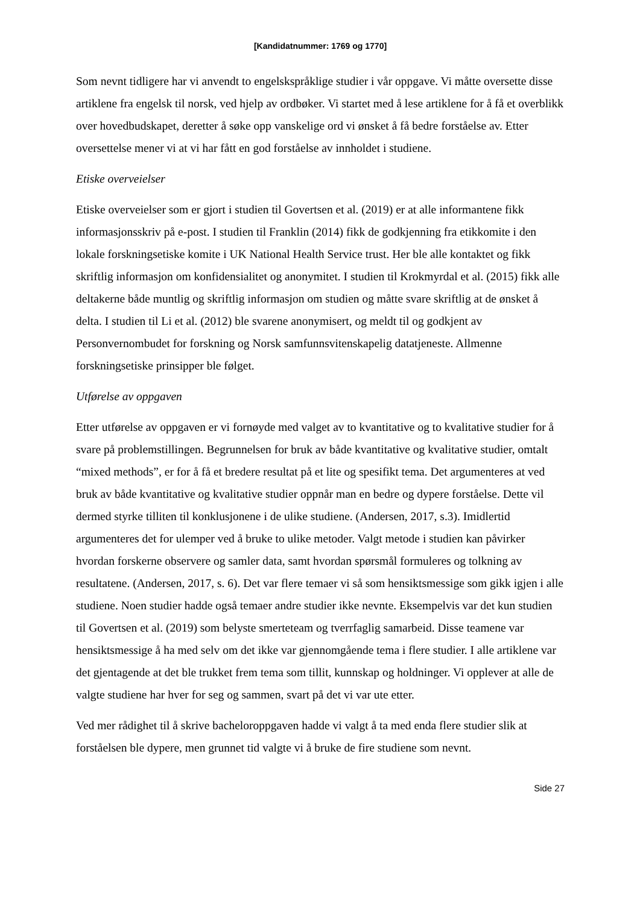[Kandidatnummer: 1769 og 1770]
Som nevnt tidligere har vi anvendt to engelskspråklige studier i vår oppgave. Vi måtte oversette disse artiklene fra engelsk til norsk, ved hjelp av ordbøker. Vi startet med å lese artiklene for å få et overblikk over hovedbudskapet, deretter å søke opp vanskelige ord vi ønsket å få bedre forståelse av. Etter oversettelse mener vi at vi har fått en god forståelse av innholdet i studiene.
Etiske overveielser
Etiske overveielser som er gjort i studien til Govertsen et al. (2019) er at alle informantene fikk informasjonsskriv på e-post. I studien til Franklin (2014) fikk de godkjenning fra etikkomite i den lokale forskningsetiske komite i UK National Health Service trust. Her ble alle kontaktet og fikk skriftlig informasjon om konfidensialitet og anonymitet. I studien til Krokmyrdal et al. (2015) fikk alle deltakerne både muntlig og skriftlig informasjon om studien og måtte svare skriftlig at de ønsket å delta. I studien til Li et al. (2012) ble svarene anonymisert, og meldt til og godkjent av Personvernombudet for forskning og Norsk samfunnsvitenskapelig datatjeneste. Allmenne forskningsetiske prinsipper ble følget.
Utførelse av oppgaven
Etter utførelse av oppgaven er vi fornøyde med valget av to kvantitative og to kvalitative studier for å svare på problemstillingen. Begrunnelsen for bruk av både kvantitative og kvalitative studier, omtalt “mixed methods”, er for å få et bredere resultat på et lite og spesifikt tema. Det argumenteres at ved bruk av både kvantitative og kvalitative studier oppnår man en bedre og dypere forståelse. Dette vil dermed styrke tilliten til konklusjonene i de ulike studiene. (Andersen, 2017, s.3). Imidlertid argumenteres det for ulemper ved å bruke to ulike metoder. Valgt metode i studien kan påvirker hvordan forskerne observere og samler data, samt hvordan spørsmål formuleres og tolkning av resultatene. (Andersen, 2017, s. 6). Det var flere temaer vi så som hensiktsmessige som gikk igjen i alle studiene. Noen studier hadde også temaer andre studier ikke nevnte. Eksempelvis var det kun studien til Govertsen et al. (2019) som belyste smerteteam og tverrfaglig samarbeid. Disse teamene var hensiktsmessige å ha med selv om det ikke var gjennomgående tema i flere studier. I alle artiklene var det gjentagende at det ble trukket frem tema som tillit, kunnskap og holdninger. Vi opplever at alle de valgte studiene har hver for seg og sammen, svart på det vi var ute etter.
Ved mer rådighet til å skrive bacheloroppgaven hadde vi valgt å ta med enda flere studier slik at forståelsen ble dypere, men grunnet tid valgte vi å bruke de fire studiene som nevnt.
Side 27